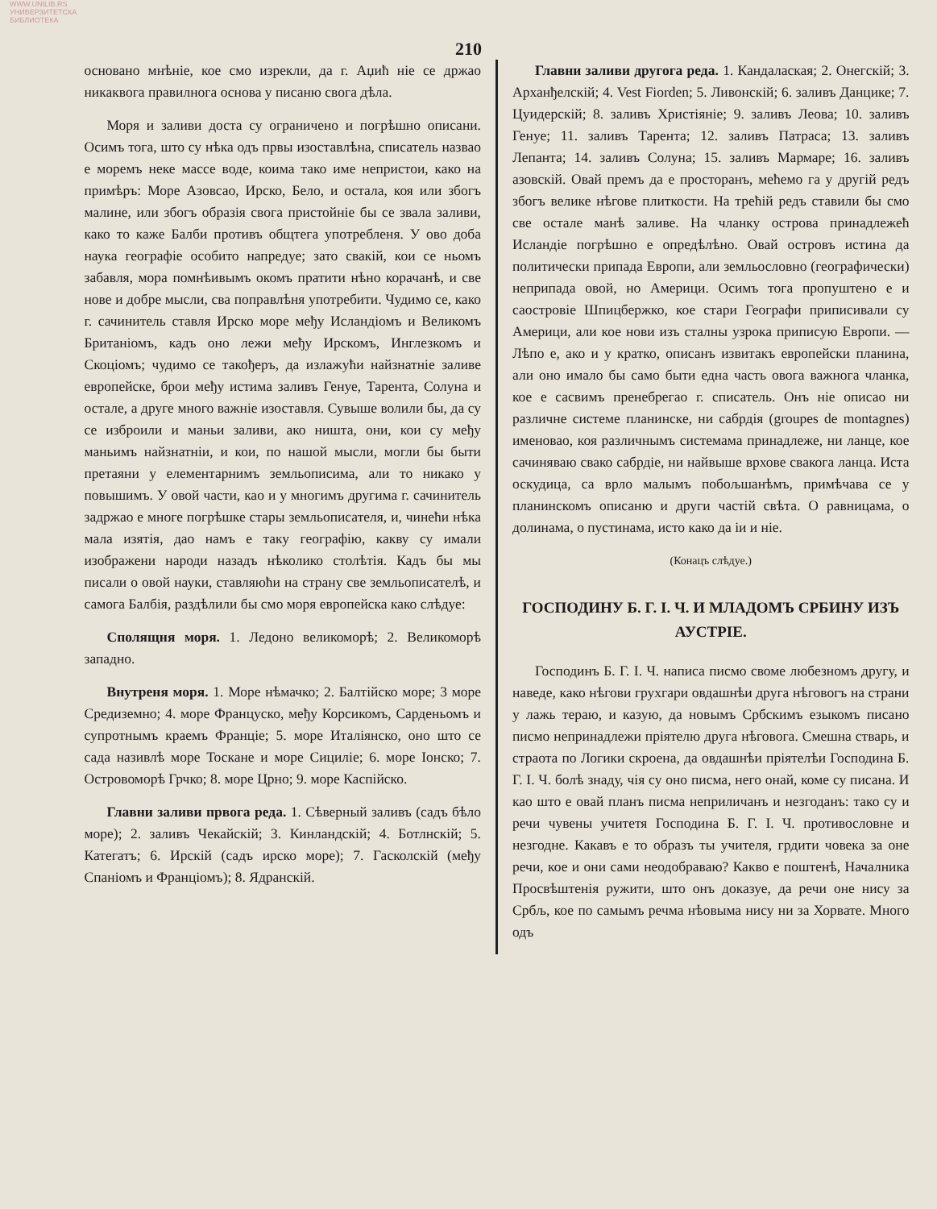WWW.UNILIB.RS
УНИВЕРЗИТЕТСКА БИБЛИОТЕКА
210
основано мнѣніе, кое смо изрекли, да г. Аџић ніе се држао никаквога правилнога основа у писаню свога дѣла.
Моря и заливи доста су ограничено и погрѣшно описани. Осимъ тога, што су нѣка одъ првы изоставлѣна, списатель назвао е моремъ неке массе воде, коима тако име непристои, како на примѣръ: Море Азовсао, Ирско, Бело, и остала, коя или збогъ малине, или збогъ образія свога пристойніе бы се звала заливи, како то каже Балби противъ общтега употребленя. У ово доба наука географіе особито напредуе; зато свакій, кои се ньомъ забавля, мора помнѣивымъ окомъ пратити нѣно корачанѣ, и све нове и добре мысли, сва поправлѣня употребити. Чудимо се, како г. сачинитель ставля Ирско море међу Исландіомъ и Великомъ Британіомъ, кадъ оно лежи међу Ирскомъ, Инглезкомъ и Скоціомъ; чудимо се такођеръ, да излажући найзнатніе заливе европейске, брои међу истима заливъ Генуе, Тарента, Солуна и остале, а друге много важніе изоставля. Сувыше волили бы, да су се изброили и маньи заливи, ако ништа, они, кои су међу маньимъ найзнатніи, и кои, по нашой мысли, могли бы быти претаяни у елементарнимъ земльописима, али то никако у повышимъ. У овой части, као и у многимъ другима г. сачинитель задржао е многе погрѣшке стары земльописателя, и, чинећи нѣка мала изятія, дао намъ е таку географію, какву су имали изображени народи назадъ нѣколико столѣтія. Кадъ бы мы писали о овой науки, ставляюћи на страну све земльописателѣ, и самога Балбія, раздѣлили бы смо моря европейска како слѣдуе:
Сполящня моря. 1. Ледоно великоморѣ; 2. Великоморѣ западно.
Внутреня моря. 1. Море нѣмачко; 2. Балтійско море; 3 море Средиземно; 4. море Француско, међу Корсикомъ, Сарденьомъ и супротнымъ краемъ Франціе; 5. море Италіянско, оно што се сада називлѣ море Тоскане и море Сициліе; 6. море Іонско; 7. Островоморѣ Грчко; 8. море Црно; 9. море Каспійско.
Главни заливи првога реда. 1. Сѣверный заливъ (садъ бѣло море); 2. заливъ Чекайскій; 3. Кинландскій; 4. Ботлнскій; 5. Категатъ; 6. Ирскій (садъ ирско море); 7. Гасколскій (међу Спаніомъ и Франціомъ); 8. Ядранскій.
Главни заливи другога реда. 1. Кандалаская; 2. Онегскій; 3. Арханђелскій; 4. Vest Fiorden; 5. Ливонскій; 6. заливъ Данцике; 7. Цуидерскій; 8. заливъ Христіяніе; 9. заливъ Леова; 10. заливъ Генуе; 11. заливъ Тарента; 12. заливъ Патраса; 13. заливъ Лепанта; 14. заливъ Солуна; 15. заливъ Мармаре; 16. заливъ азовскій. Овай премъ да е просторанъ, мећемо га у другій редъ збогъ велике нѣгове плиткости. На трећій редъ ставили бы смо све остале манѣ заливе. На чланку острова принадлежећ Исландіе погрѣшно е опредѣлѣно. Овай островъ истина да политически припада Европи, али земльословно (географически) неприпада овой, но Америци. Осимъ тога пропуштено е и саостровіе Шпицбержко, кое стари Географи приписивали су Америци, али кое нови изъ сталны узрока приписую Европи. — Лѣпо е, ако и у кратко, описанъ извитакъ европейски планина, али оно имало бы само быти една часть овога важнога чланка, кое е сасвимъ пренебрегао г. списатель. Онъ ніе описао ни различне системе планинске, ни сабрдія (groupes de montagnes) именовао, коя различнымъ системама принадлеже, ни ланце, кое сачиняваю свако сабрдіе, ни найвыше врхове свакога ланца. Иста оскудица, са врло малымъ побољшанѣмъ, примѣчава се у планинскомъ описаню и други частій свѣта. О равницама, о долинама, о пустинама, исто како да іи и ніе.
(Конацъ слѣдуе.)
ГОСПОДИНУ Б. Г. І. Ч. И МЛАДОМЪ СРБИНУ ИЗЪ АУСТРІЕ.
Господинъ Б. Г. І. Ч. написа писмо своме любезномъ другу, и наведе, како нѣгови грухгари овдашнѣи друга нѣговогъ на страни у лажь тераю, и казую, да новымъ Србскимъ езыкомъ писано писмо непринадлежи пріятелю друга нѣговога. Смешна стварь, и страота по Логики скроена, да овдашнѣи пріятелѣи Господина Б. Г. І. Ч. болѣ знаду, чія су оно писма, него онай, коме су писана. И као што е овай планъ писма неприличанъ и незгоданъ: тако су и речи чувены учитетя Господина Б. Г. І. Ч. противословне и незгодне. Какавъ е то образъ ты учителя, грдити човека за оне речи, кое и они сами неодобраваю? Какво е поштенѣ, Началника Просвѣштенія ружити, што онъ доказуе, да речи оне нису за Србљ, кое по самымъ речма нѣовыма нису ни за Хорвате. Много одъ